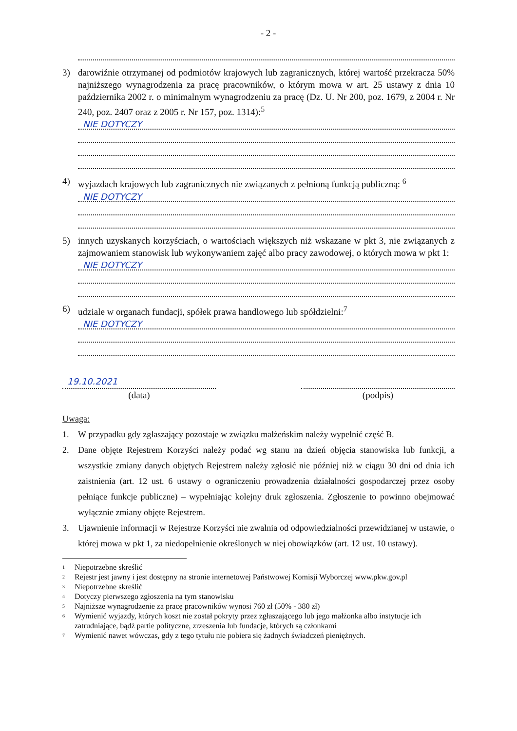- 2 -
3) darowiźnie otrzymanej od podmiotów krajowych lub zagranicznych, której wartość przekracza 50% najniższego wynagrodzenia za pracę pracowników, o którym mowa w art. 25 ustawy z dnia 10 października 2002 r. o minimalnym wynagrodzeniu za pracę (Dz. U. Nr 200, poz. 1679, z 2004 r. Nr 240, poz. 2407 oraz z 2005 r. Nr 157, poz. 1314):<sup>5</sup>
NIE DOTYCZY
4) wyjazdach krajowych lub zagranicznych nie związanych z pełnioną funkcją publiczną: <sup>6</sup>
NIE DOTYCZY
5) innych uzyskanych korzyściach, o wartościach większych niż wskazane w pkt 3, nie związanych z zajmowaniem stanowisk lub wykonywaniem zajęć albo pracy zawodowej, o których mowa w pkt 1:
NIE DOTYCZY
6) udziale w organach fundacji, spółek prawa handlowego lub spółdzielni:<sup>7</sup>
NIE DOTYCZY
19.10.2021
(data)
(podpis)
Uwaga:
1. W przypadku gdy zgłaszający pozostaje w związku małżeńskim należy wypełnić część B.
2. Dane objęte Rejestrem Korzyści należy podać wg stanu na dzień objęcia stanowiska lub funkcji, a wszystkie zmiany danych objętych Rejestrem należy zgłosić nie później niż w ciągu 30 dni od dnia ich zaistnienia (art. 12 ust. 6 ustawy o ograniczeniu prowadzenia działalności gospodarczej przez osoby pełniące funkcje publiczne) – wypełniając kolejny druk zgłoszenia. Zgłoszenie to powinno obejmować wyłącznie zmiany objęte Rejestrem.
3. Ujawnienie informacji w Rejestrze Korzyści nie zwalnia od odpowiedzialności przewidzianej w ustawie, o której mowa w pkt 1, za niedopełnienie określonych w niej obowiązków (art. 12 ust. 10 ustawy).
1 Niepotrzebne skreślić
2 Rejestr jest jawny i jest dostępny na stronie internetowej Państwowej Komisji Wyborczej www.pkw.gov.pl
3 Niepotrzebne skreślić
4 Dotyczy pierwszego zgłoszenia na tym stanowisku
5 Najniższe wynagrodzenie za pracę pracowników wynosi 760 zł (50% - 380 zł)
6 Wymienić wyjazdy, których koszt nie został pokryty przez zgłaszającego lub jego małżonka albo instytucje ich zatrudniające, bądź partie polityczne, zrzeszenia lub fundacje, których są członkami
7 Wymienić nawet wówczas, gdy z tego tytułu nie pobiera się żadnych świadczeń pieniężnych.